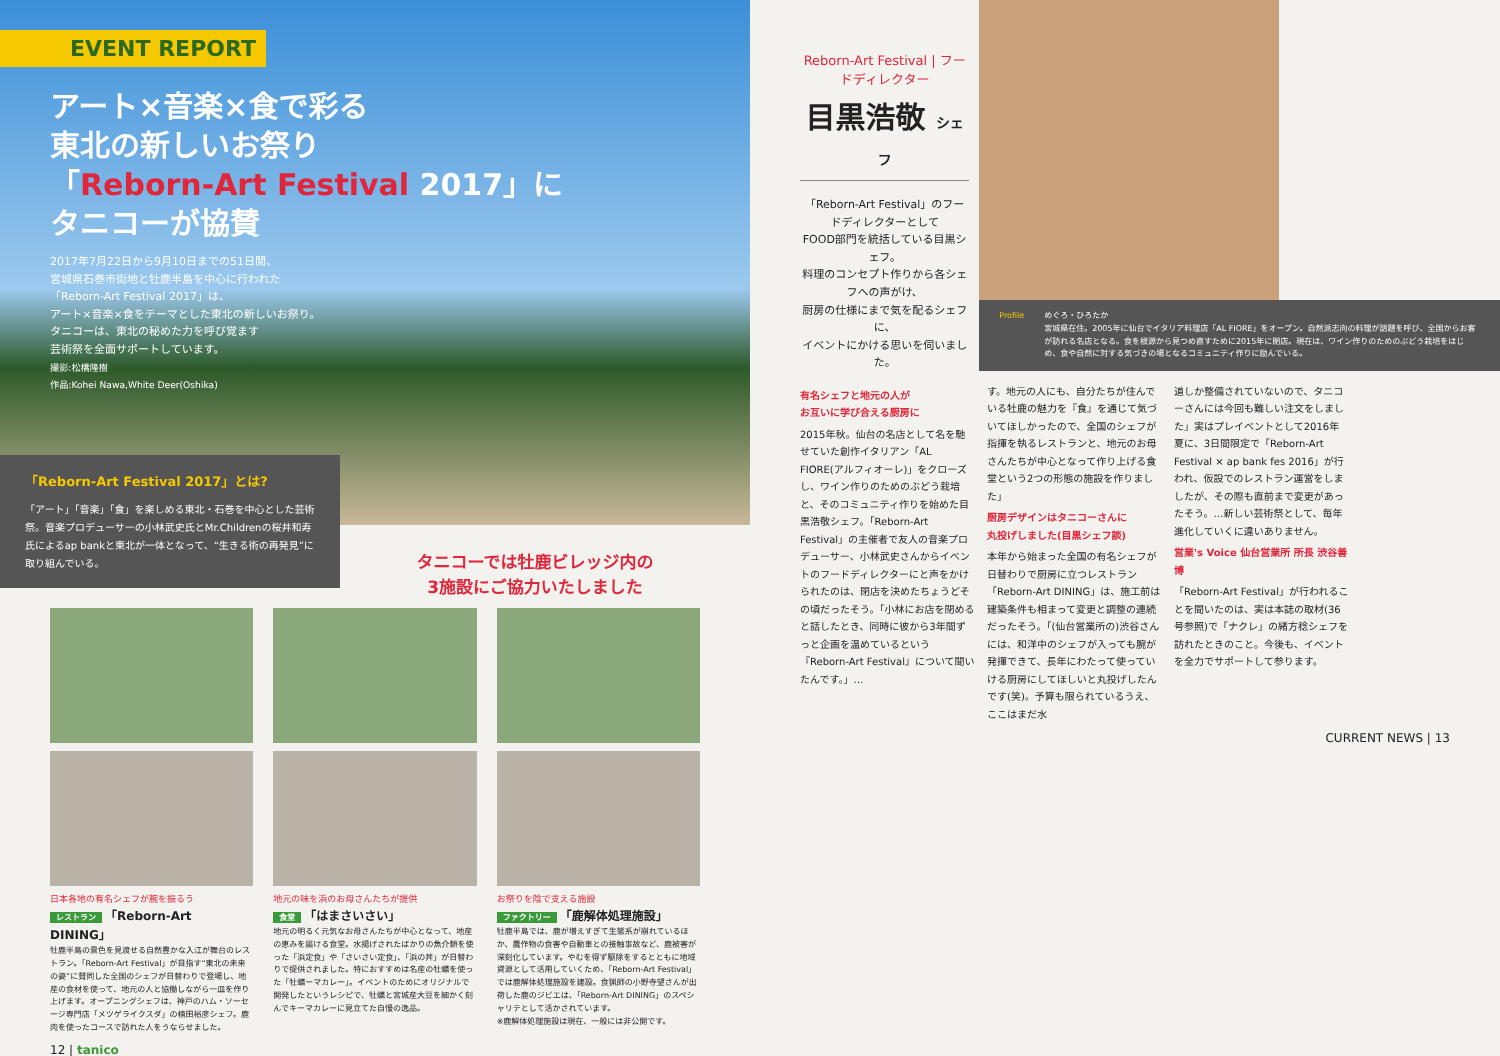EVENT REPORT
アート×音楽×食で彩る
東北の新しいお祭り
「Reborn-Art Festival 2017」に
タニコーが協賛
2017年7月22日から9月10日までの51日間、
宮城県石巻市街地と牡鹿半島を中心に行われた
「Reborn-Art Festival 2017」は、
アート×音楽×食をテーマとした東北の新しいお祭り。
タニコーは、東北の秘めた力を呼び覚ます
芸術祭を全面サポートしています。
撮影:松橋隆樹
作品:Kohei Nawa,White Deer(Oshika)
「Reborn-Art Festival 2017」とは?
「アート」「音楽」「食」を楽しめる東北・石巻を中心とした芸術祭。音楽プロデューサーの小林武史氏とMr.Childrenの桜井和寿氏によるap bankと東北が一体となって、“生きる術の再発見”に取り組んでいる。
タニコーでは牡鹿ビレッジ内の
3施設にご協力いたしました
日本各地の有名シェフが腕を振るう
レストラン 「Reborn-Art DINING」
牡鹿半島の景色を見渡せる自然豊かな入江が舞台のレストラン。「Reborn-Art Festival」が目指す“東北の未来の姿”に賛同した全国のシェフが日替わりで登場し、地産の食材を使って、地元の人と協働しながら一皿を作り上げます。オープニングシェフは、神戸のハム・ソーセージ専門店「メツゲライクスダ」の楠田裕彦シェフ。鹿肉を使ったコースで訪れた人をうならせました。
地元の味を浜のお母さんたちが提供
食堂 「はまさいさい」
地元の明るく元気なお母さんたちが中心となって、地産の恵みを届ける食堂。水揚げされたばかりの魚介類を使った「浜定食」や「さいさい定食」、「浜の丼」が日替わりで提供されました。特におすすめは名産の牡蠣を使った「牡蠣ーマカレー」。イベントのためにオリジナルで開発したというレシピで、牡蠣と宮城産大豆を細かく刻んでキーマカレーに見立てた自慢の逸品。
お祭りを陰で支える施設
ファクトリー 「鹿解体処理施設」
牡鹿半島では、鹿が増えすぎて生態系が崩れているほか、農作物の食害や自動車との接触事故など、鹿被害が深刻化しています。やむを得ず駆除をするとともに地域資源として活用していくため、「Reborn-Art Festival」では鹿解体処理施設を建設。食猟師の小野寺望さんが出荷した鹿のジビエは、「Reborn-Art DINING」のスペシャリテとして活かされています。
※鹿解体処理施設は現在、一般には非公開です。
12 | tanico
Reborn-Art Festival | フードディレクター
目黒浩敬 シェフ
「Reborn-Art Festival」のフードディレクターとして
FOOD部門を統括している目黒シェフ。
料理のコンセプト作りから各シェフへの声がけ、
厨房の仕様にまで気を配るシェフに、
イベントにかける思いを伺いました。
Profile めぐろ・ひろたか
宮城県在住。2005年に仙台でイタリア料理店「AL FIORE」をオープン。自然派志向の料理が話題を呼び、全国からお客が訪れる名店となる。食を根源から見つめ直すために2015年に閉店。現在は、ワイン作りのためのぶどう栽培をはじめ、食や自然に対する気づきの場となるコミュニティ作りに励んでいる。
有名シェフと地元の人が
お互いに学び合える厨房に
2015年秋。仙台の名店として名を馳せていた創作イタリアン「AL FIORE(アルフィオーレ)」をクローズし、ワイン作りのためのぶどう栽培と、そのコミュニティ作りを始めた目黒浩敬シェフ。「Reborn-Art Festival」の主催者で友人の音楽プロデューサー、小林武史さんからイベントのフードディレクターにと声をかけられたのは、閉店を決めたちょうどその頃だったそう。「小林にお店を閉めると話したとき、同時に彼から3年間ずっと企画を温めているという『Reborn-Art Festival』について聞いたんです。」…
す。地元の人にも、自分たちが住んでいる牡鹿の魅力を『食』を通じて気づいてほしかったので、全国のシェフが指揮を執るレストランと、地元のお母さんたちが中心となって作り上げる食堂という2つの形態の施設を作りました」
厨房デザインはタニコーさんに
丸投げしました(目黒シェフ談)
本年から始まった全国の有名シェフが日替わりで厨房に立つレストラン「Reborn-Art DINING」は、施工前は建築条件も相まって変更と調整の連続だったそう。「(仙台営業所の)渋谷さんには、和洋中のシェフが入っても腕が発揮できて、長年にわたって使っていける厨房にしてほしいと丸投げしたんです(笑)。予算も限られているうえ、ここはまだ水
道しか整備されていないので、タニコーさんには今回も難しい注文をしました」実はプレイベントとして2016年夏に、3日間限定で「Reborn-Art Festival × ap bank fes 2016」が行われ、仮設でのレストラン運営をしましたが、その際も直前まで変更があったそう。…新しい芸術祭として、毎年進化していくに違いありません。
営業's Voice 仙台営業所 所長 渋谷善博
「Reborn-Art Festival」が行われることを聞いたのは、実は本誌の取材(36号参照)で「ナクレ」の緒方稔シェフを訪れたときのこと。今後も、イベントを全力でサポートして参ります。
CURRENT NEWS | 13